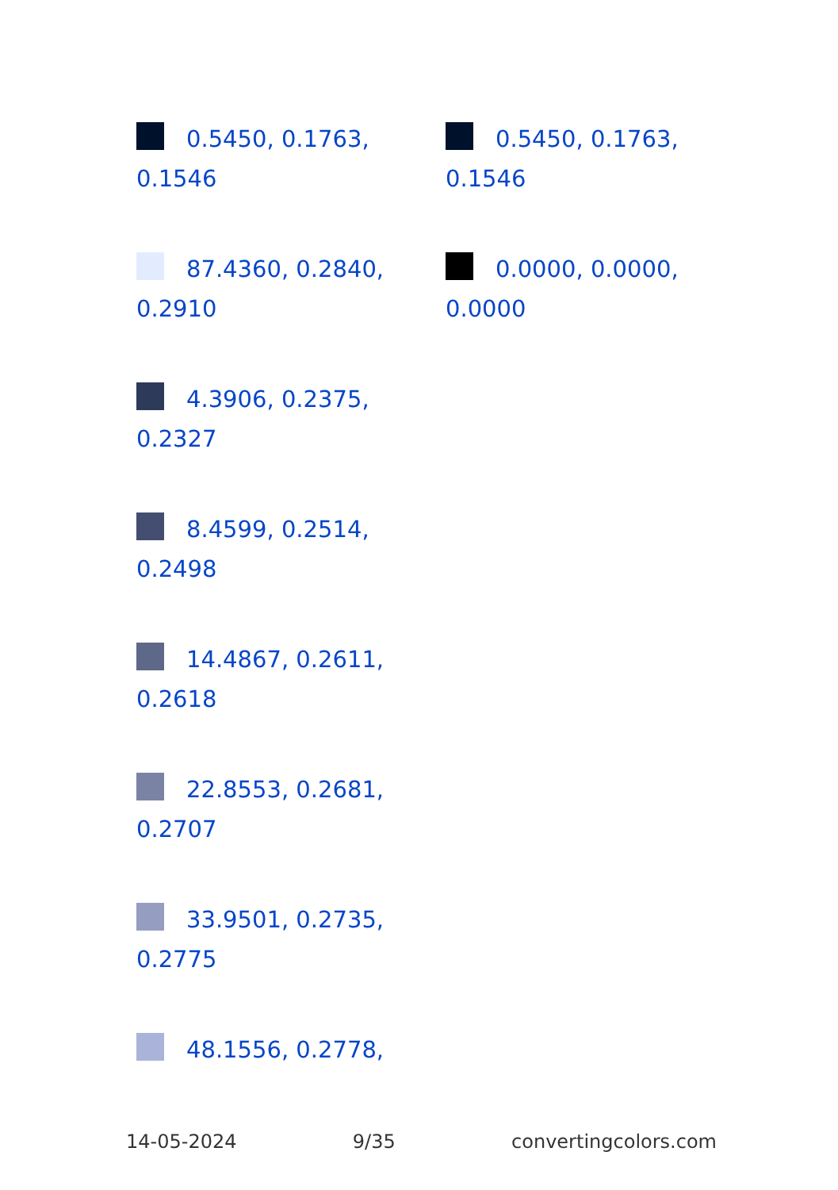0.5450, 0.1763, 0.1546
87.4360, 0.2840, 0.2910
4.3906, 0.2375, 0.2327
8.4599, 0.2514, 0.2498
14.4867, 0.2611, 0.2618
22.8553, 0.2681, 0.2707
33.9501, 0.2735, 0.2775
48.1556, 0.2778,
0.5450, 0.1763, 0.1546
0.0000, 0.0000, 0.0000
14-05-2024 9/35 convertingcolors.com